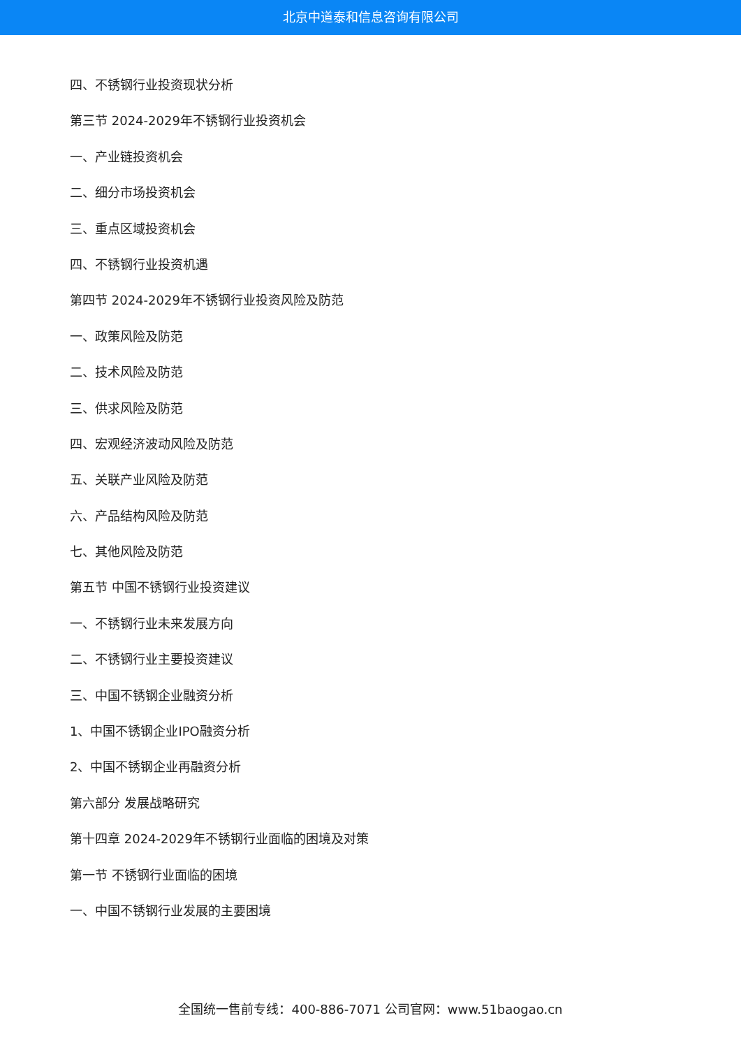北京中道泰和信息咨询有限公司
四、不锈钢行业投资现状分析
第三节 2024-2029年不锈钢行业投资机会
一、产业链投资机会
二、细分市场投资机会
三、重点区域投资机会
四、不锈钢行业投资机遇
第四节 2024-2029年不锈钢行业投资风险及防范
一、政策风险及防范
二、技术风险及防范
三、供求风险及防范
四、宏观经济波动风险及防范
五、关联产业风险及防范
六、产品结构风险及防范
七、其他风险及防范
第五节 中国不锈钢行业投资建议
一、不锈钢行业未来发展方向
二、不锈钢行业主要投资建议
三、中国不锈钢企业融资分析
1、中国不锈钢企业IPO融资分析
2、中国不锈钢企业再融资分析
第六部分 发展战略研究
第十四章 2024-2029年不锈钢行业面临的困境及对策
第一节 不锈钢行业面临的困境
一、中国不锈钢行业发展的主要困境
全国统一售前专线：400-886-7071 公司官网：www.51baogao.cn